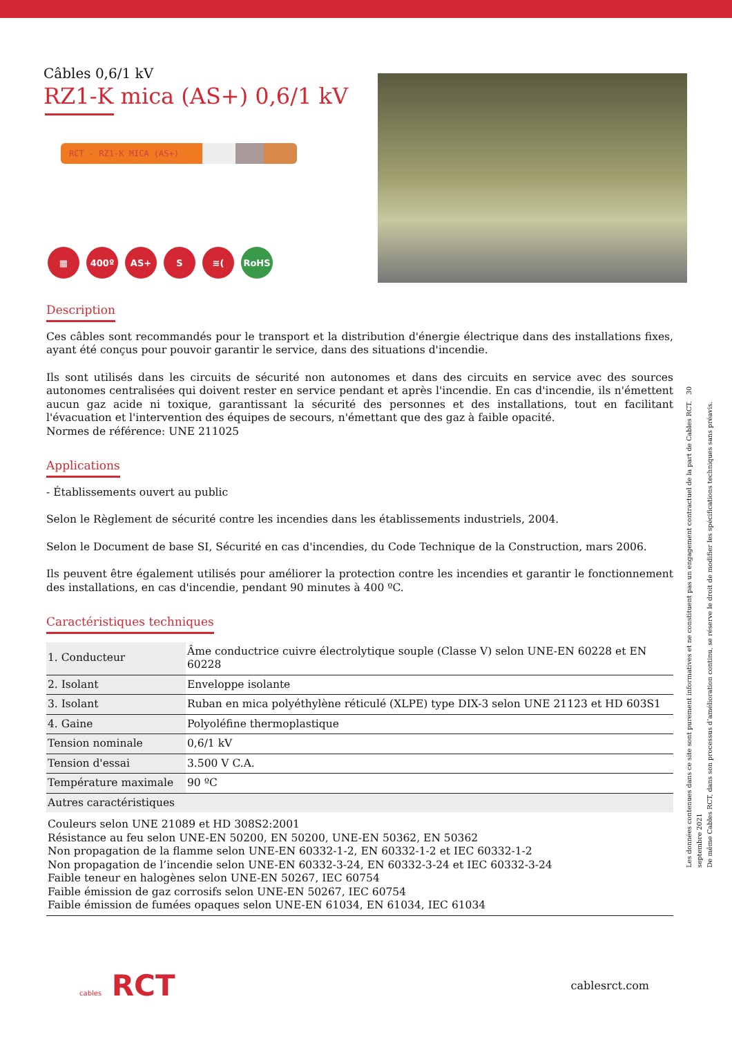Câbles 0,6/1 kV
RZ1-K mica (AS+) 0,6/1 kV
RCT - RZ1-K MICA (AS+)
▦ 400º AS+ S ≋( RoHS
Description
Ces câbles sont recommandés pour le transport et la distribution d'énergie électrique dans des installations fixes, ayant été conçus pour pouvoir garantir le service, dans des situations d'incendie.
Ils sont utilisés dans les circuits de sécurité non autonomes et dans des circuits en service avec des sources autonomes centralisées qui doivent rester en service pendant et après l'incendie. En cas d'incendie, ils n'émettent aucun gaz acide ni toxique, garantissant la sécurité des personnes et des installations, tout en facilitant l'évacuation et l'intervention des équipes de secours, n'émettant que des gaz à faible opacité.
Normes de référence: UNE 211025
Applications
- Établissements ouvert au public
Selon le Règlement de sécurité contre les incendies dans les établissements industriels, 2004.
Selon le Document de base SI, Sécurité en cas d'incendies, du Code Technique de la Construction, mars 2006.
Ils peuvent être également utilisés pour améliorer la protection contre les incendies et garantir le fonctionnement des installations, en cas d'incendie, pendant 90 minutes à 400 ºC.
Caractéristiques techniques
| 1. Conducteur | Âme conductrice cuivre électrolytique souple (Classe V) selon UNE-EN 60228 et EN 60228 |
| 2. Isolant | Enveloppe isolante |
| 3. Isolant | Ruban en mica polyéthylène réticulé (XLPE) type DIX-3 selon UNE 21123 et HD 603S1 |
| 4. Gaine | Polyoléfine thermoplastique |
| Tension nominale | 0,6/1 kV |
| Tension d'essai | 3.500 V C.A. |
| Température maximale | 90 ºC |
| Autres caractéristiques | |
| Couleurs selon UNE 21089 et HD 308S2:2001 Résistance au feu selon UNE-EN 50200, EN 50200, UNE-EN 50362, EN 50362 Non propagation de la flamme selon UNE-EN 60332-1-2, EN 60332-1-2 et IEC 60332-1-2 Non propagation de l’incendie selon UNE-EN 60332-3-24, EN 60332-3-24 et IEC 60332-3-24 Faible teneur en halogènes selon UNE-EN 50267, IEC 60754 Faible émission de gaz corrosifs selon UNE-EN 50267, IEC 60754 Faible émission de fumées opaques selon UNE-EN 61034, EN 61034, IEC 61034 | |
Les données contenues dans ce site sont purement informatives et ne constituent pas un engagement contractuel de la part de Cables RCT. 30 septembre 2021
De même Cables RCT, dans son processus d’amélioration continu, se réserve le droit de modifier les spécifications techniques sans préavis.
cables RCT
cablesrct.com